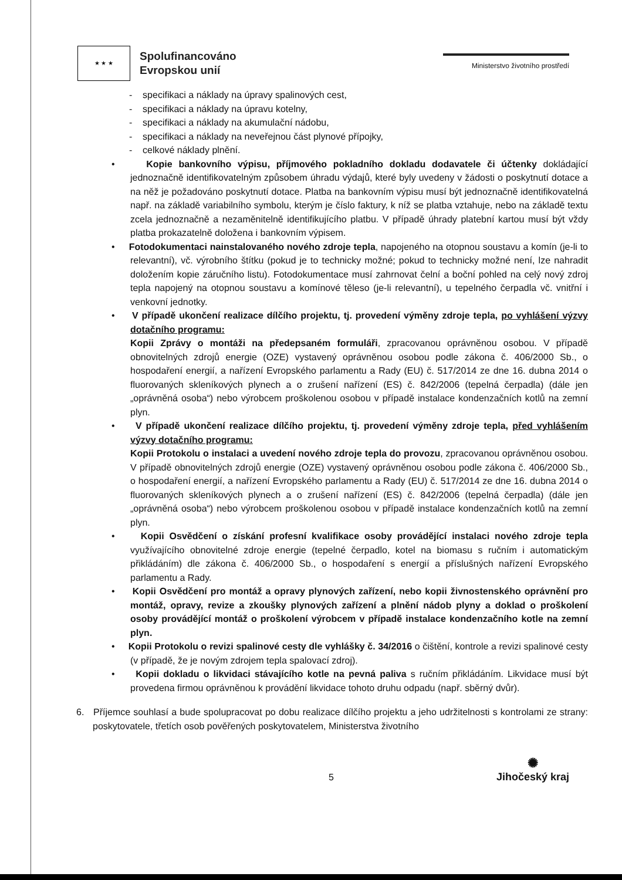★ ★ ★
Spolufinancováno
Evropskou unií
Ministerstvo životního prostředí
- specifikaci a náklady na úpravy spalinových cest,
- specifikaci a náklady na úpravu kotelny,
- specifikaci a náklady na akumulační nádobu,
- specifikaci a náklady na neveřejnou část plynové přípojky,
- celkové náklady plnění.
• Kopie bankovního výpisu, příjmového pokladního dokladu dodavatele či účtenky dokládající jednoznačně identifikovatelným způsobem úhradu výdajů, které byly uvedeny v žádosti o poskytnutí dotace a na něž je požadováno poskytnutí dotace. Platba na bankovním výpisu musí být jednoznačně identifikovatelná např. na základě variabilního symbolu, kterým je číslo faktury, k níž se platba vztahuje, nebo na základě textu zcela jednoznačně a nezaměnitelně identifikujícího platbu. V případě úhrady platební kartou musí být vždy platba prokazatelně doložena i bankovním výpisem.
• Fotodokumentaci nainstalovaného nového zdroje tepla, napojeného na otopnou soustavu a komín (je-li to relevantní), vč. výrobního štítku (pokud je to technicky možné; pokud to technicky možné není, lze nahradit doložením kopie záručního listu). Fotodokumentace musí zahrnovat čelní a boční pohled na celý nový zdroj tepla napojený na otopnou soustavu a komínové těleso (je-li relevantní), u tepelného čerpadla vč. vnitřní i venkovní jednotky.
• V případě ukončení realizace dílčího projektu, tj. provedení výměny zdroje tepla, po vyhlášení výzvy dotačního programu:
Kopii Zprávy o montáži na předepsaném formuláři, zpracovanou oprávněnou osobou. V případě obnovitelných zdrojů energie (OZE) vystavený oprávněnou osobou podle zákona č. 406/2000 Sb., o hospodaření energií, a nařízení Evropského parlamentu a Rady (EU) č. 517/2014 ze dne 16. dubna 2014 o fluorovaných skleníkových plynech a o zrušení nařízení (ES) č. 842/2006 (tepelná čerpadla) (dále jen „oprávněná osoba“) nebo výrobcem proškolenou osobou v případě instalace kondenzačních kotlů na zemní plyn.
• V případě ukončení realizace dílčího projektu, tj. provedení výměny zdroje tepla, před vyhlášením výzvy dotačního programu:
Kopii Protokolu o instalaci a uvedení nového zdroje tepla do provozu, zpracovanou oprávněnou osobou. V případě obnovitelných zdrojů energie (OZE) vystavený oprávněnou osobou podle zákona č. 406/2000 Sb., o hospodaření energií, a nařízení Evropského parlamentu a Rady (EU) č. 517/2014 ze dne 16. dubna 2014 o fluorovaných skleníkových plynech a o zrušení nařízení (ES) č. 842/2006 (tepelná čerpadla) (dále jen „oprávněná osoba“) nebo výrobcem proškolenou osobou v případě instalace kondenzačních kotlů na zemní plyn.
• Kopii Osvědčení o získání profesní kvalifikace osoby provádějící instalaci nového zdroje tepla využívajícího obnovitelné zdroje energie (tepelné čerpadlo, kotel na biomasu s ručním i automatickým přikládáním) dle zákona č. 406/2000 Sb., o hospodaření s energií a příslušných nařízení Evropského parlamentu a Rady.
• Kopii Osvědčení pro montáž a opravy plynových zařízení, nebo kopii živnostenského oprávnění pro montáž, opravy, revize a zkoušky plynových zařízení a plnění nádob plyny a doklad o proškolení osoby provádějící montáž o proškolení výrobcem v případě instalace kondenzačního kotle na zemní plyn.
• Kopii Protokolu o revizi spalinové cesty dle vyhlášky č. 34/2016 o čištění, kontrole a revizi spalinové cesty (v případě, že je novým zdrojem tepla spalovací zdroj).
• Kopii dokladu o likvidaci stávajícího kotle na pevná paliva s ručním přikládáním. Likvidace musí být provedena firmou oprávněnou k provádění likvidace tohoto druhu odpadu (např. sběrný dvůr).
6. Příjemce souhlasí a bude spolupracovat po dobu realizace dílčího projektu a jeho udržitelnosti s kontrolami ze strany: poskytovatele, třetích osob pověřených poskytovatelem, Ministerstva životního
5
✺
Jihočeský kraj